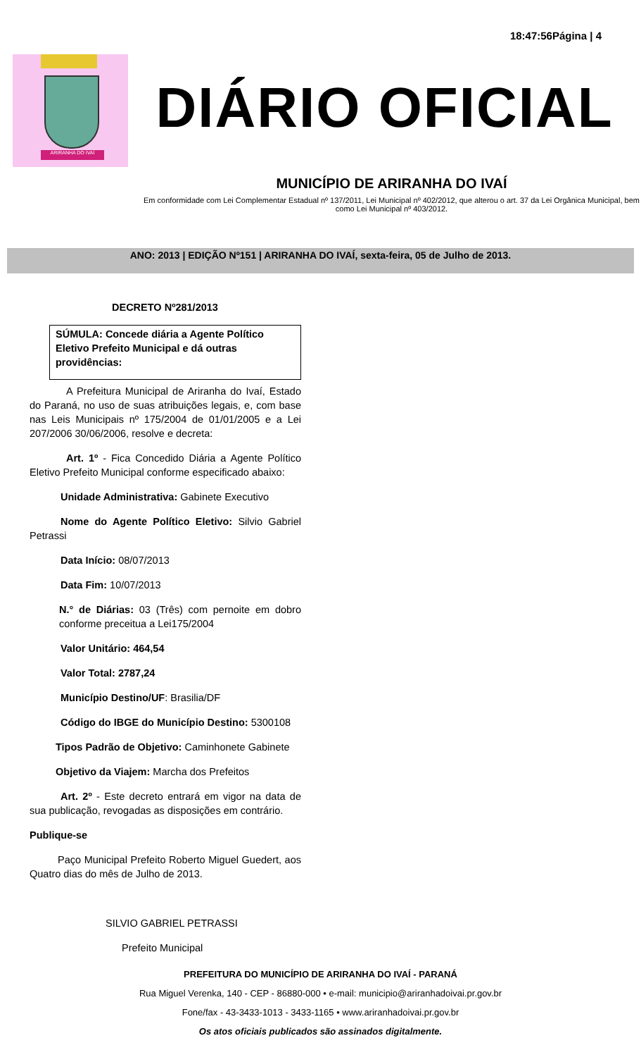18:47:56Página | 4
ARIRANHA DO IVAÍ
DIÁRIO OFICIAL
MUNICÍPIO DE ARIRANHA DO IVAÍ
Em conformidade com Lei Complementar Estadual nº 137/2011, Lei Municipal nº 402/2012, que alterou o art. 37 da Lei Orgânica Municipal, bem como Lei Municipal nº 403/2012.
ANO: 2013 | EDIÇÃO Nº151 | ARIRANHA DO IVAÍ, sexta-feira, 05 de Julho de 2013.
DECRETO Nº281/2013
SÚMULA: Concede diária a Agente Político Eletivo Prefeito Municipal e dá outras providências:
A Prefeitura Municipal de Ariranha do Ivaí, Estado do Paraná, no uso de suas atribuições legais, e, com base nas Leis Municipais nº 175/2004 de 01/01/2005 e a Lei 207/2006 30/06/2006, resolve e decreta:
Art. 1º - Fica Concedido Diária a Agente Político Eletivo Prefeito Municipal conforme especificado abaixo:
Unidade Administrativa: Gabinete Executivo
Nome do Agente Político Eletivo: Silvio Gabriel Petrassi
Data Início: 08/07/2013
Data Fim: 10/07/2013
N.° de Diárias: 03 (Três) com pernoite em dobro conforme preceitua a Lei175/2004
Valor Unitário: 464,54
Valor Total: 2787,24
Município Destino/UF: Brasilia/DF
Código do IBGE do Município Destino: 5300108
Tipos Padrão de Objetivo: Caminhonete Gabinete
Objetivo da Viajem: Marcha dos Prefeitos
Art. 2º - Este decreto entrará em vigor na data de sua publicação, revogadas as disposições em contrário.
Publique-se
Paço Municipal Prefeito Roberto Miguel Guedert, aos Quatro dias do mês de Julho de 2013.
SILVIO GABRIEL PETRASSI
Prefeito Municipal
PREFEITURA DO MUNICÍPIO DE ARIRANHA DO IVAÍ - PARANÁ
Rua Miguel Verenka, 140 - CEP - 86880-000 • e-mail: municipio@ariranhadoivai.pr.gov.br
Fone/fax - 43-3433-1013 - 3433-1165 • www.ariranhadoivai.pr.gov.br
Os atos oficiais publicados são assinados digitalmente.